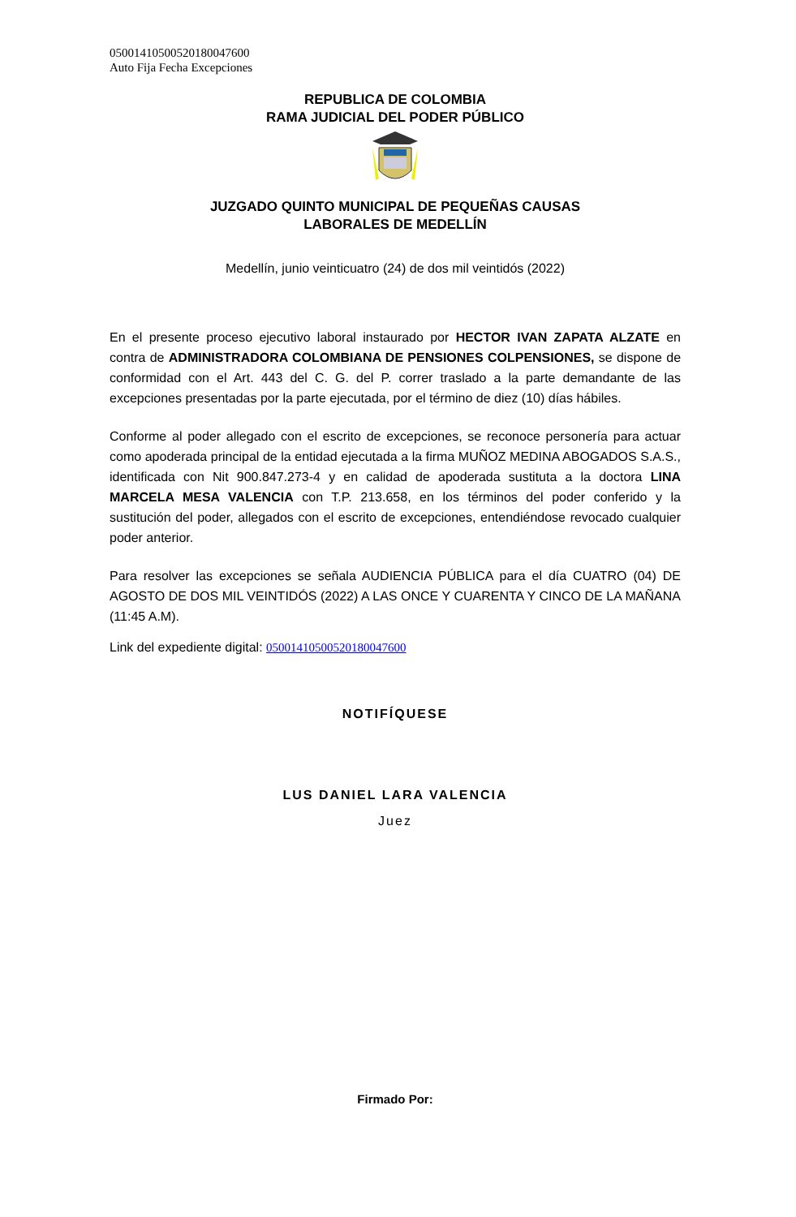05001410500520180047600
Auto Fija Fecha Excepciones
REPUBLICA DE COLOMBIA
RAMA JUDICIAL DEL PODER PÚBLICO
JUZGADO QUINTO MUNICIPAL DE PEQUEÑAS CAUSAS
LABORALES DE MEDELLÍN
Medellín, junio veinticuatro (24) de dos mil veintidós (2022)
En el presente proceso ejecutivo laboral instaurado por HECTOR IVAN ZAPATA ALZATE en contra de ADMINISTRADORA COLOMBIANA DE PENSIONES COLPENSIONES, se dispone de conformidad con el Art. 443 del C. G. del P. correr traslado a la parte demandante de las excepciones presentadas por la parte ejecutada, por el término de diez (10) días hábiles.
Conforme al poder allegado con el escrito de excepciones, se reconoce personería para actuar como apoderada principal de la entidad ejecutada a la firma MUÑOZ MEDINA ABOGADOS S.A.S., identificada con Nit 900.847.273-4 y en calidad de apoderada sustituta a la doctora LINA MARCELA MESA VALENCIA con T.P. 213.658, en los términos del poder conferido y la sustitución del poder, allegados con el escrito de excepciones, entendiéndose revocado cualquier poder anterior.
Para resolver las excepciones se señala AUDIENCIA PÚBLICA para el día CUATRO (04) DE AGOSTO DE DOS MIL VEINTIDÓS (2022) A LAS ONCE Y CUARENTA Y CINCO DE LA MAÑANA (11:45 A.M).
Link del expediente digital: 05001410500520180047600
NOTIFÍQUESE
LUS DANIEL LARA VALENCIA
Juez
Firmado Por: